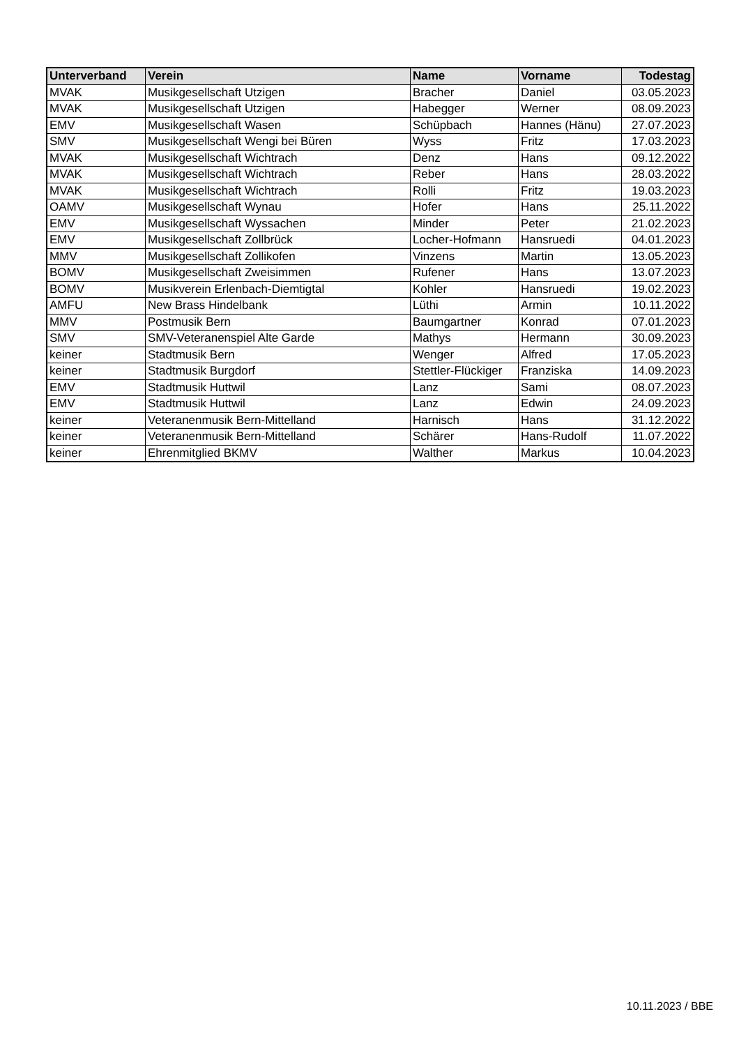| Unterverband | Verein | Name | Vorname | Todestag |
| --- | --- | --- | --- | --- |
| MVAK | Musikgesellschaft Utzigen | Bracher | Daniel | 03.05.2023 |
| MVAK | Musikgesellschaft Utzigen | Habegger | Werner | 08.09.2023 |
| EMV | Musikgesellschaft Wasen | Schüpbach | Hannes (Hänu) | 27.07.2023 |
| SMV | Musikgesellschaft Wengi bei Büren | Wyss | Fritz | 17.03.2023 |
| MVAK | Musikgesellschaft Wichtrach | Denz | Hans | 09.12.2022 |
| MVAK | Musikgesellschaft Wichtrach | Reber | Hans | 28.03.2022 |
| MVAK | Musikgesellschaft Wichtrach | Rolli | Fritz | 19.03.2023 |
| OAMV | Musikgesellschaft Wynau | Hofer | Hans | 25.11.2022 |
| EMV | Musikgesellschaft Wyssachen | Minder | Peter | 21.02.2023 |
| EMV | Musikgesellschaft Zollbrück | Locher-Hofmann | Hansruedi | 04.01.2023 |
| MMV | Musikgesellschaft Zollikofen | Vinzens | Martin | 13.05.2023 |
| BOMV | Musikgesellschaft Zweisimmen | Rufener | Hans | 13.07.2023 |
| BOMV | Musikverein Erlenbach-Diemtigtal | Kohler | Hansruedi | 19.02.2023 |
| AMFU | New Brass Hindelbank | Lüthi | Armin | 10.11.2022 |
| MMV | Postmusik Bern | Baumgartner | Konrad | 07.01.2023 |
| SMV | SMV-Veteranenspiel Alte Garde | Mathys | Hermann | 30.09.2023 |
| keiner | Stadtmusik Bern | Wenger | Alfred | 17.05.2023 |
| keiner | Stadtmusik Burgdorf | Stettler-Flückiger | Franziska | 14.09.2023 |
| EMV | Stadtmusik Huttwil | Lanz | Sami | 08.07.2023 |
| EMV | Stadtmusik Huttwil | Lanz | Edwin | 24.09.2023 |
| keiner | Veteranenmusik Bern-Mittelland | Harnisch | Hans | 31.12.2022 |
| keiner | Veteranenmusik Bern-Mittelland | Schärer | Hans-Rudolf | 11.07.2022 |
| keiner | Ehrenmitglied BKMV | Walther | Markus | 10.04.2023 |
10.11.2023 / BBE